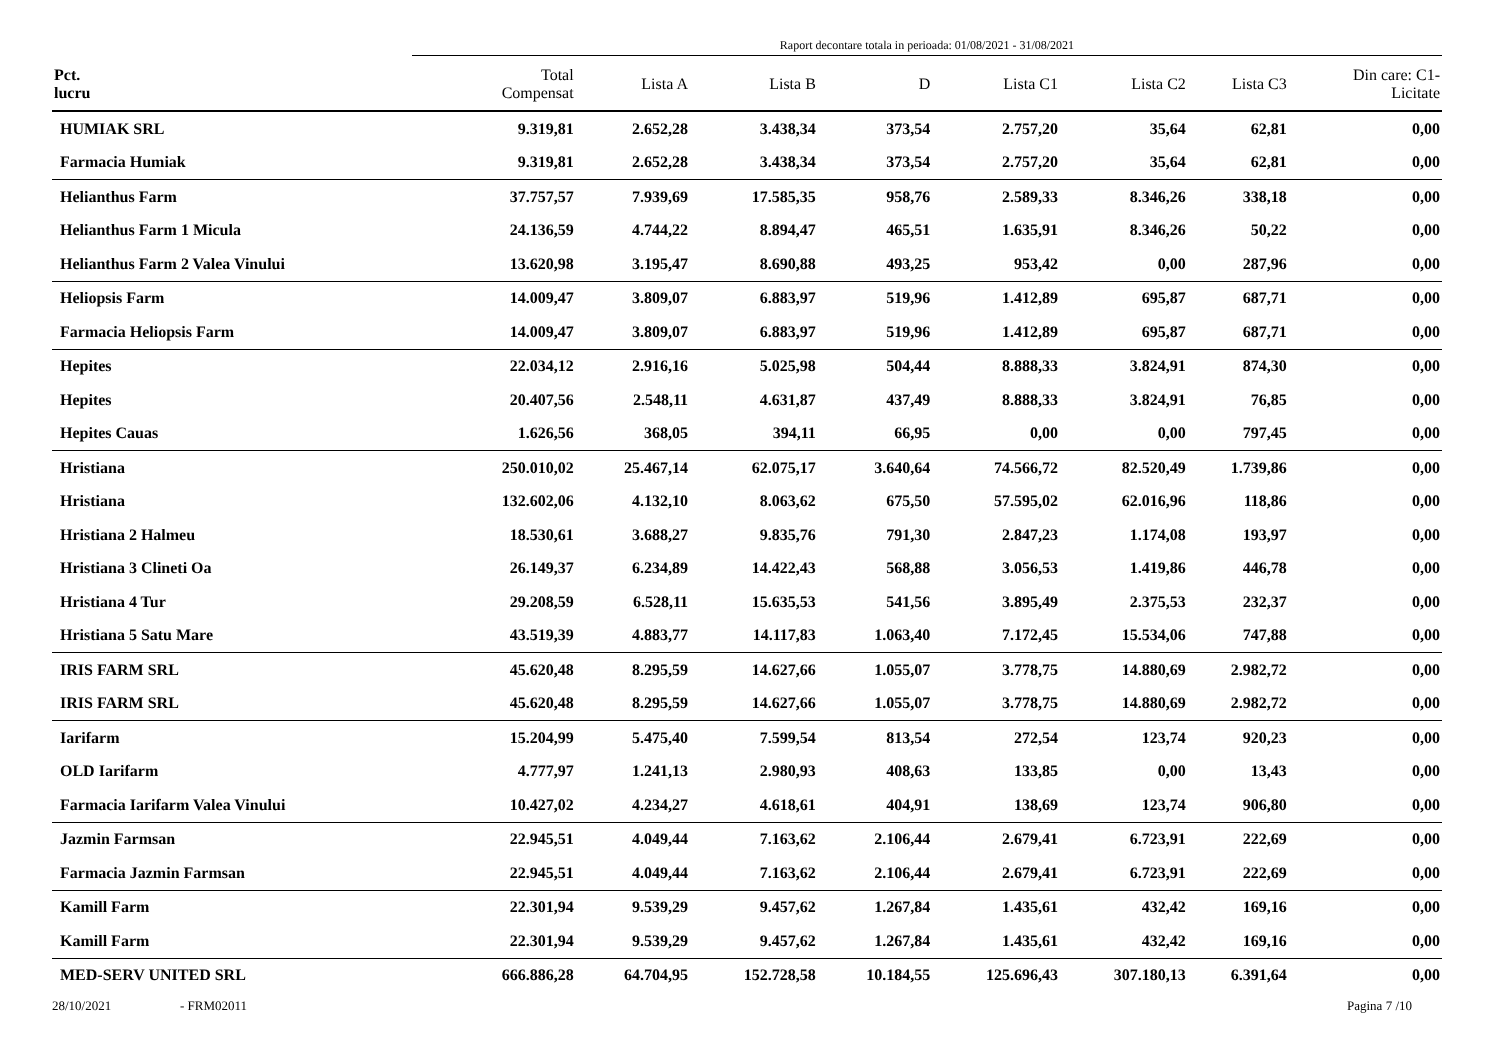Raport decontare totala in perioada: 01/08/2021 - 31/08/2021
| Pct. lucru | Total Compensat | Lista A | Lista B | D | Lista C1 | Lista C2 | Lista C3 | Din care: C1- Licitate |
| --- | --- | --- | --- | --- | --- | --- | --- | --- |
| HUMIAK SRL | 9.319,81 | 2.652,28 | 3.438,34 | 373,54 | 2.757,20 | 35,64 | 62,81 | 0,00 |
| Farmacia Humiak | 9.319,81 | 2.652,28 | 3.438,34 | 373,54 | 2.757,20 | 35,64 | 62,81 | 0,00 |
| Helianthus Farm | 37.757,57 | 7.939,69 | 17.585,35 | 958,76 | 2.589,33 | 8.346,26 | 338,18 | 0,00 |
| Helianthus Farm 1 Micula | 24.136,59 | 4.744,22 | 8.894,47 | 465,51 | 1.635,91 | 8.346,26 | 50,22 | 0,00 |
| Helianthus Farm 2 Valea Vinului | 13.620,98 | 3.195,47 | 8.690,88 | 493,25 | 953,42 | 0,00 | 287,96 | 0,00 |
| Heliopsis Farm | 14.009,47 | 3.809,07 | 6.883,97 | 519,96 | 1.412,89 | 695,87 | 687,71 | 0,00 |
| Farmacia Heliopsis Farm | 14.009,47 | 3.809,07 | 6.883,97 | 519,96 | 1.412,89 | 695,87 | 687,71 | 0,00 |
| Hepites | 22.034,12 | 2.916,16 | 5.025,98 | 504,44 | 8.888,33 | 3.824,91 | 874,30 | 0,00 |
| Hepites | 20.407,56 | 2.548,11 | 4.631,87 | 437,49 | 8.888,33 | 3.824,91 | 76,85 | 0,00 |
| Hepites Cauas | 1.626,56 | 368,05 | 394,11 | 66,95 | 0,00 | 0,00 | 797,45 | 0,00 |
| Hristiana | 250.010,02 | 25.467,14 | 62.075,17 | 3.640,64 | 74.566,72 | 82.520,49 | 1.739,86 | 0,00 |
| Hristiana | 132.602,06 | 4.132,10 | 8.063,62 | 675,50 | 57.595,02 | 62.016,96 | 118,86 | 0,00 |
| Hristiana 2 Halmeu | 18.530,61 | 3.688,27 | 9.835,76 | 791,30 | 2.847,23 | 1.174,08 | 193,97 | 0,00 |
| Hristiana 3 Clineti Oa | 26.149,37 | 6.234,89 | 14.422,43 | 568,88 | 3.056,53 | 1.419,86 | 446,78 | 0,00 |
| Hristiana 4 Tur | 29.208,59 | 6.528,11 | 15.635,53 | 541,56 | 3.895,49 | 2.375,53 | 232,37 | 0,00 |
| Hristiana 5 Satu Mare | 43.519,39 | 4.883,77 | 14.117,83 | 1.063,40 | 7.172,45 | 15.534,06 | 747,88 | 0,00 |
| IRIS FARM SRL | 45.620,48 | 8.295,59 | 14.627,66 | 1.055,07 | 3.778,75 | 14.880,69 | 2.982,72 | 0,00 |
| IRIS FARM SRL | 45.620,48 | 8.295,59 | 14.627,66 | 1.055,07 | 3.778,75 | 14.880,69 | 2.982,72 | 0,00 |
| Iarifarm | 15.204,99 | 5.475,40 | 7.599,54 | 813,54 | 272,54 | 123,74 | 920,23 | 0,00 |
| OLD Iarifarm | 4.777,97 | 1.241,13 | 2.980,93 | 408,63 | 133,85 | 0,00 | 13,43 | 0,00 |
| Farmacia Iarifarm Valea Vinului | 10.427,02 | 4.234,27 | 4.618,61 | 404,91 | 138,69 | 123,74 | 906,80 | 0,00 |
| Jazmin Farmsan | 22.945,51 | 4.049,44 | 7.163,62 | 2.106,44 | 2.679,41 | 6.723,91 | 222,69 | 0,00 |
| Farmacia Jazmin Farmsan | 22.945,51 | 4.049,44 | 7.163,62 | 2.106,44 | 2.679,41 | 6.723,91 | 222,69 | 0,00 |
| Kamill Farm | 22.301,94 | 9.539,29 | 9.457,62 | 1.267,84 | 1.435,61 | 432,42 | 169,16 | 0,00 |
| Kamill Farm | 22.301,94 | 9.539,29 | 9.457,62 | 1.267,84 | 1.435,61 | 432,42 | 169,16 | 0,00 |
| MED-SERV UNITED SRL | 666.886,28 | 64.704,95 | 152.728,58 | 10.184,55 | 125.696,43 | 307.180,13 | 6.391,64 | 0,00 |
28/10/2021 - FRM02011 Pagina 7 /10